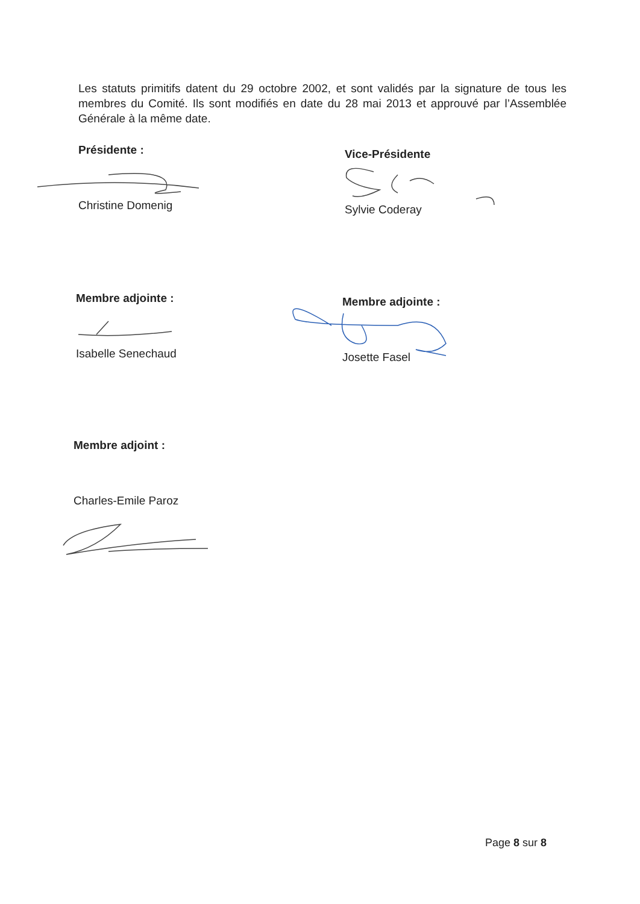Les statuts primitifs datent du 29 octobre 2002, et sont validés par la signature de tous les membres du Comité. Ils sont modifiés en date du 28 mai 2013 et approuvé par l’Assemblée Générale à la même date.
Présidente :
Christine Domenig
Vice-Présidente
Sylvie Coderay
Membre adjointe :
Isabelle Senechaud
Membre adjointe :
Josette Fasel
Membre adjoint :
Charles-Emile Paroz
Page 8 sur 8